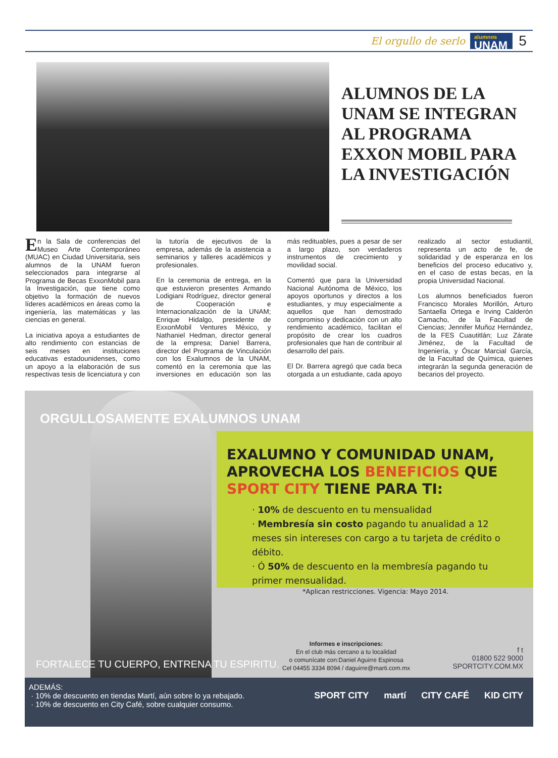El orgullo de serlo alumnos
UNAM 5
ALUMNOS DE LA UNAM SE INTEGRAN AL PROGRAMA EXXON MOBIL PARA LA INVESTIGACIÓN
En la Sala de conferencias del Museo Arte Contemporáneo (MUAC) en Ciudad Universitaria, seis alumnos de la UNAM fueron seleccionados para integrarse al Programa de Becas ExxonMobil para la Investigación, que tiene como objetivo la formación de nuevos líderes académicos en áreas como la ingeniería, las matemáticas y las ciencias en general.
La iniciativa apoya a estudiantes de alto rendimiento con estancias de seis meses en instituciones educativas estadounidenses, como un apoyo a la elaboración de sus respectivas tesis de licenciatura y con la tutoría de ejecutivos de la empresa, además de la asistencia a seminarios y talleres académicos y profesionales.
En la ceremonia de entrega, en la que estuvieron presentes Armando Lodigiani Rodríguez, director general de Cooperación e Internacionalización de la UNAM; Enrique Hidalgo, presidente de ExxonMobil Ventures México, y Nathaniel Hedman, director general de la empresa; Daniel Barrera, director del Programa de Vinculación con los Exalumnos de la UNAM, comentó en la ceremonia que las inversiones en educación son las más redituables, pues a pesar de ser a largo plazo, son verdaderos instrumentos de crecimiento y movilidad social.
Comentó que para la Universidad Nacional Autónoma de México, los apoyos oportunos y directos a los estudiantes, y muy especialmente a aquellos que han demostrado compromiso y dedicación con un alto rendimiento académico, facilitan el propósito de crear los cuadros profesionales que han de contribuir al desarrollo del país.
El Dr. Barrera agregó que cada beca otorgada a un estudiante, cada apoyo realizado al sector estudiantil, representa un acto de fe, de solidaridad y de esperanza en los beneficios del proceso educativo y, en el caso de estas becas, en la propia Universidad Nacional.
Los alumnos beneficiados fueron Francisco Morales Morillón, Arturo Santaella Ortega e Irving Calderón Camacho, de la Facultad de Ciencias; Jennifer Muñoz Hernández, de la FES Cuautitlán; Luz Zárate Jiménez, de la Facultad de Ingeniería, y Óscar Marcial García, de la Facultad de Química, quienes integrarán la segunda generación de becarios del proyecto.
ORGULLOSAMENTE EXALUMNOS UNAM
EXALUMNO Y COMUNIDAD UNAM, APROVECHA LOS BENEFICIOS QUE SPORT CITY TIENE PARA TI:
· 10% de descuento en tu mensualidad
· Membresía sin costo pagando tu anualidad a 12 meses sin intereses con cargo a tu tarjeta de crédito o débito.
· Ó 50% de descuento en la membresía pagando tu primer mensualidad.
*Aplican restricciones. Vigencia: Mayo 2014.
FORTALECE TU CUERPO, ENTRENA TU ESPIRITU.
Informes e inscripciones:
En el club más cercano a tu localidad
o comunícate con:Daniel Aguirre Espinosa
Cel 04455 3334 8094 / daguirre@marti.com.mx
f t
01800 522 9000
SPORTCITY.COM.MX
ADEMÁS:
· 10% de descuento en tiendas Martí, aún sobre lo ya rebajado.
· 10% de descuento en City Café, sobre cualquier consumo.
SPORT CITY martí CITY CAFÉ KID CITY